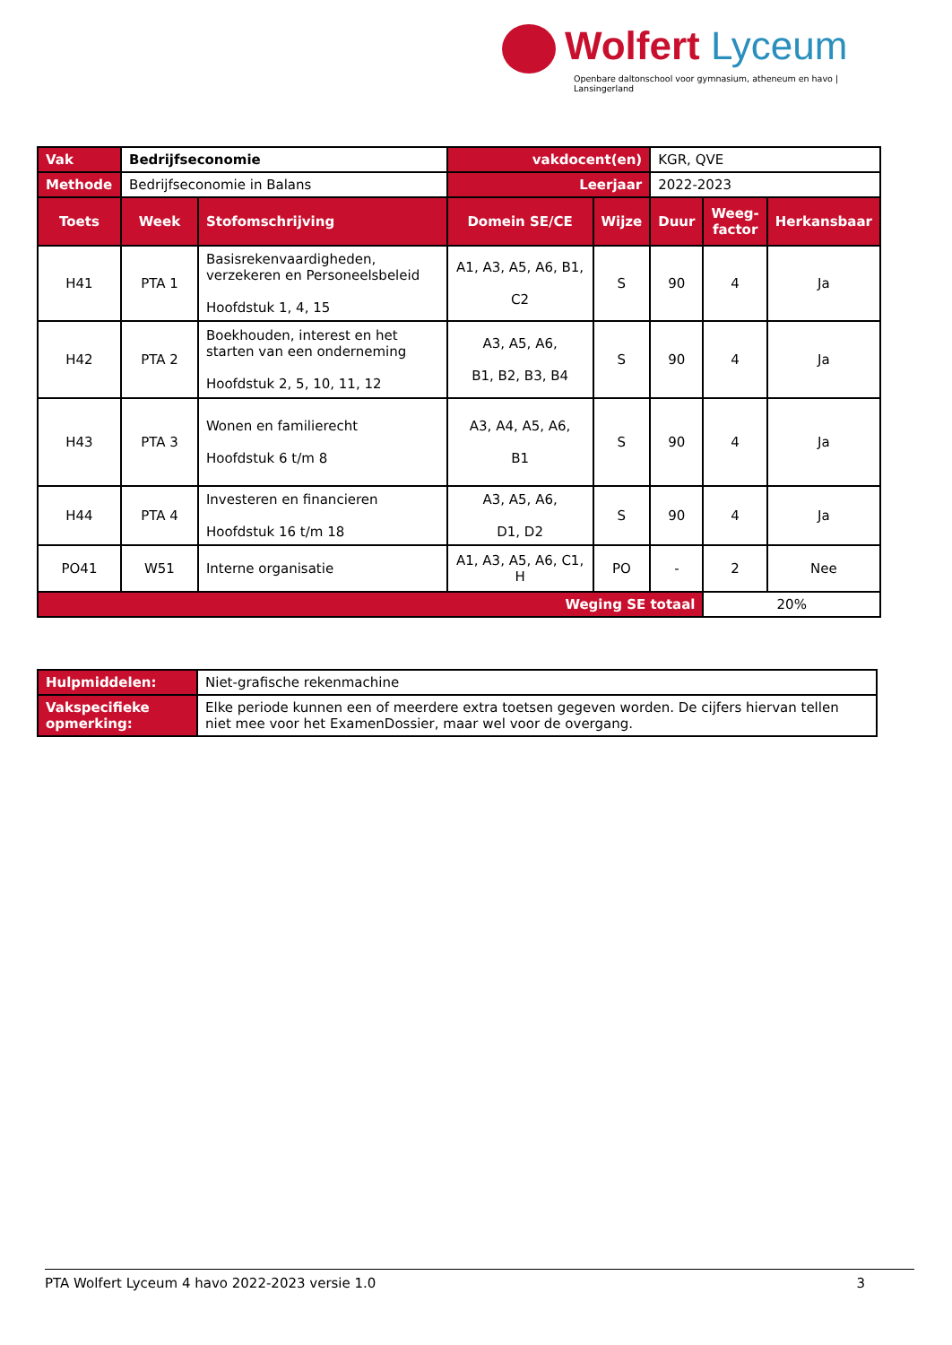Wolfert Lyceum
Openbare daltonschool voor gymnasium, atheneum en havo | Lansingerland
| Vak | Bedrijfseconomie | | vakdocent(en) | | KGR, QVE | | |
| Methode | Bedrijfseconomie in Balans | | Leerjaar | | 2022-2023 | | |
| Toets | Week | Stofomschrijving | Domein SE/CE | Wijze | Duur | Weeg- factor | Herkansbaar |
| H41 | PTA 1 | Basisrekenvaardigheden, verzekeren en Personeelsbeleid Hoofdstuk 1, 4, 15 | A1, A3, A5, A6, B1, C2 | S | 90 | 4 | Ja |
| H42 | PTA 2 | Boekhouden, interest en het starten van een onderneming Hoofdstuk 2, 5, 10, 11, 12 | A3, A5, A6, B1, B2, B3, B4 | S | 90 | 4 | Ja |
| H43 | PTA 3 | Wonen en familierecht Hoofdstuk 6 t/m 8 | A3, A4, A5, A6, B1 | S | 90 | 4 | Ja |
| H44 | PTA 4 | Investeren en financieren Hoofdstuk 16 t/m 18 | A3, A5, A6, D1, D2 | S | 90 | 4 | Ja |
| PO41 | W51 | Interne organisatie | A1, A3, A5, A6, C1, H | PO | - | 2 | Nee |
| Weging SE totaal | | | | | | 20% | |
| Hulpmiddelen: | Niet-grafische rekenmachine |
| Vakspecifieke opmerking: | Elke periode kunnen een of meerdere extra toetsen gegeven worden. De cijfers hiervan tellen niet mee voor het ExamenDossier, maar wel voor de overgang. |
PTA Wolfert Lyceum 4 havo 2022-2023 versie 1.0 3